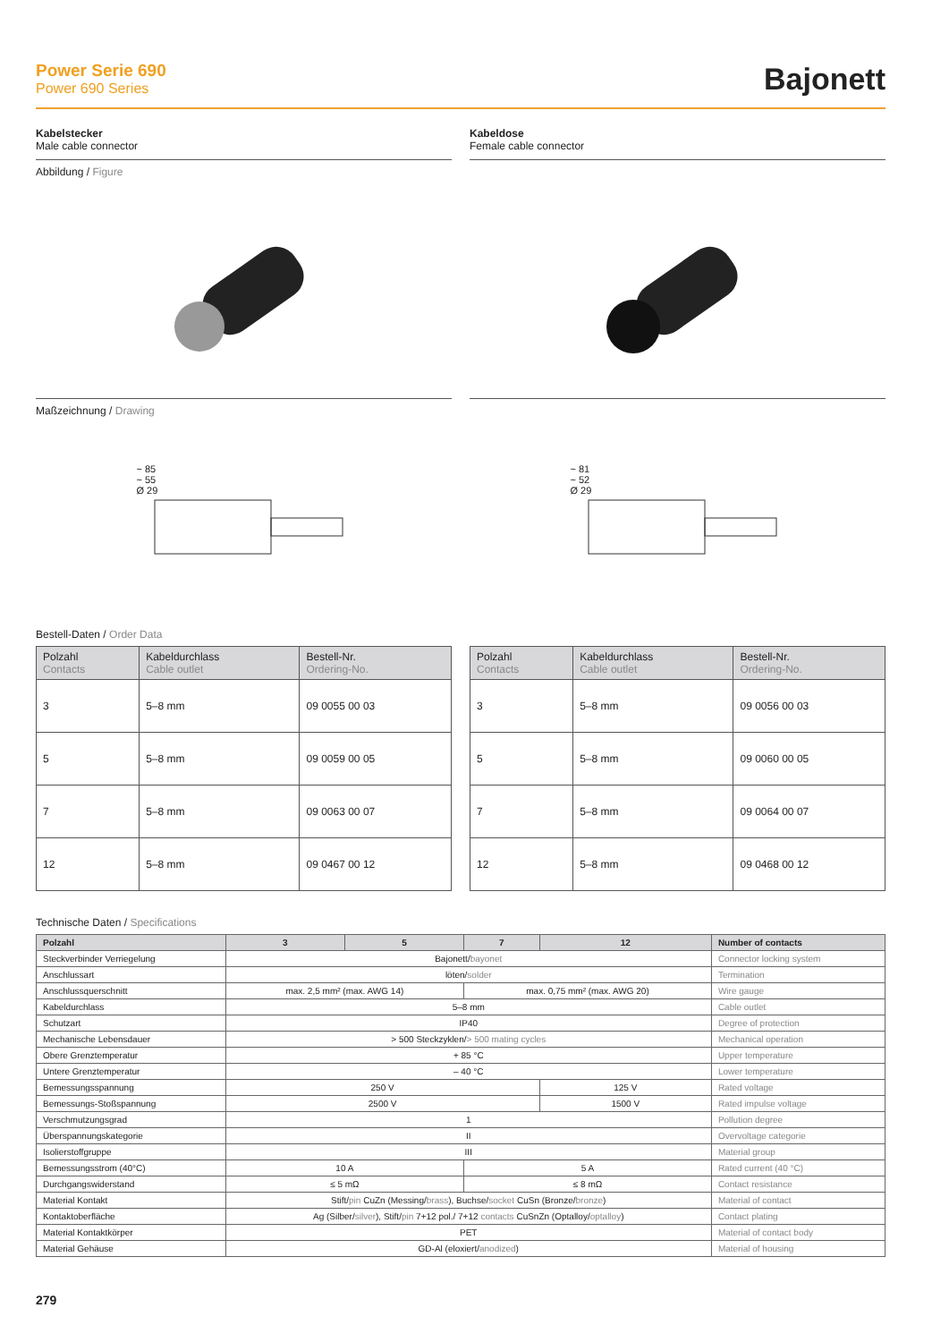Power Serie 690
Power 690 Series
Bajonett
Kabelstecker
Male cable connector
Kabeldose
Female cable connector
Abbildung / Figure
Maßzeichnung / Drawing
~ 85
~ 55
Ø 29
~ 81
~ 52
Ø 29
Bestell-Daten / Order Data
| Polzahl Contacts | Kabeldurchlass Cable outlet | Bestell-Nr. Ordering-No. |
| --- | --- | --- |
| 3 | 5–8 mm | 09 0055 00 03 |
| 5 | 5–8 mm | 09 0059 00 05 |
| 7 | 5–8 mm | 09 0063 00 07 |
| 12 | 5–8 mm | 09 0467 00 12 |
| Polzahl Contacts | Kabeldurchlass Cable outlet | Bestell-Nr. Ordering-No. |
| --- | --- | --- |
| 3 | 5–8 mm | 09 0056 00 03 |
| 5 | 5–8 mm | 09 0060 00 05 |
| 7 | 5–8 mm | 09 0064 00 07 |
| 12 | 5–8 mm | 09 0468 00 12 |
Technische Daten / Specifications
| Polzahl | 3 | 5 | 7 | 12 | Number of contacts |
| --- | --- | --- | --- | --- | --- |
| Steckverbinder Verriegelung | Bajonett/ bayonet | | | | Connector locking system |
| Anschlussart | löten/ solder | | | | Termination |
| Anschlussquerschnitt | max. 2,5 mm² (max. AWG 14) | | max. 0,75 mm² (max. AWG 20) | | Wire gauge |
| Kabeldurchlass | 5–8 mm | | | | Cable outlet |
| Schutzart | IP40 | | | | Degree of protection |
| Mechanische Lebensdauer | > 500 Steckzyklen/ > 500 mating cycles | | | | Mechanical operation |
| Obere Grenztemperatur | + 85 °C | | | | Upper temperature |
| Untere Grenztemperatur | – 40 °C | | | | Lower temperature |
| Bemessungsspannung | 250 V | | | 125 V | Rated voltage |
| Bemessungs-Stoßspannung | 2500 V | | | 1500 V | Rated impulse voltage |
| Verschmutzungsgrad | 1 | | | | Pollution degree |
| Überspannungskategorie | II | | | | Overvoltage categorie |
| Isolierstoffgruppe | III | | | | Material group |
| Bemessungsstrom (40°C) | 10 A | | 5 A | | Rated current (40 °C) |
| Durchgangswiderstand | ≤ 5 mΩ | | ≤ 8 mΩ | | Contact resistance |
| Material Kontakt | Stift/ pin CuZn (Messing/ brass ), Buchse/ socket CuSn (Bronze/ bronze ) | | | | Material of contact |
| Kontaktoberfläche | Ag (Silber/ silver ), Stift/ pin 7+12 pol./ 7+12 contacts CuSnZn (Optalloy/ optalloy ) | | | | Contact plating |
| Material Kontaktkörper | PET | | | | Material of contact body |
| Material Gehäuse | GD-Al (eloxiert/ anodized ) | | | | Material of housing |
279